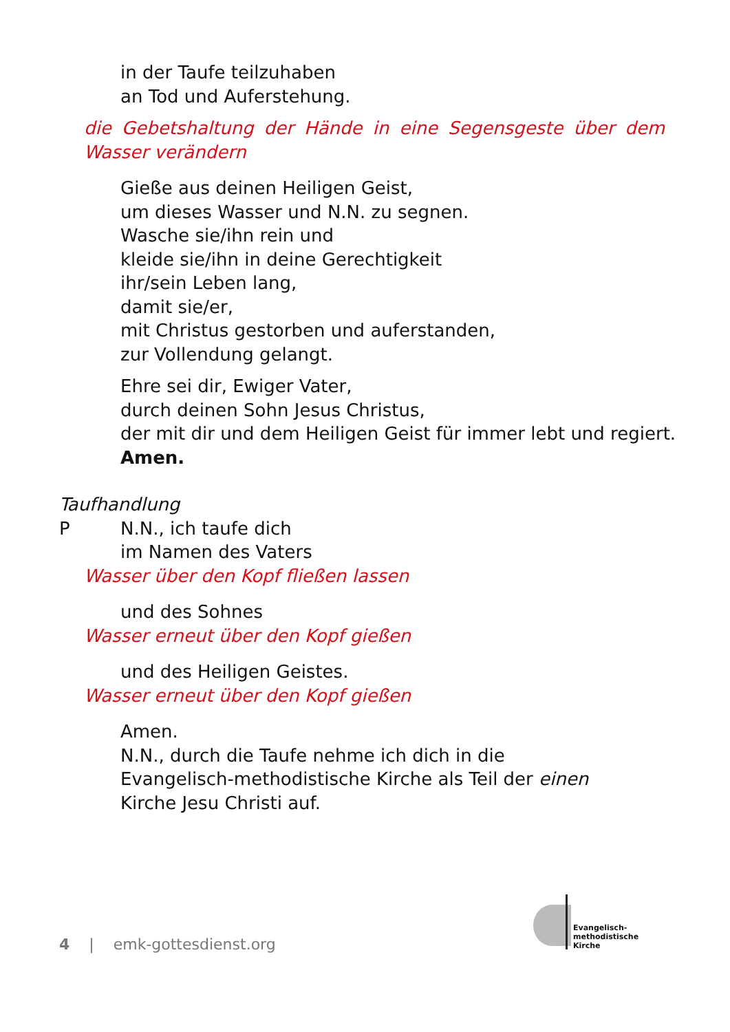in der Taufe teilzuhaben
an Tod und Auferstehung.
die Gebetshaltung der Hände in eine Segensgeste über dem Wasser verändern
Gieße aus deinen Heiligen Geist,
um dieses Wasser und N.N. zu segnen.
Wasche sie/ihn rein und
kleide sie/ihn in deine Gerechtigkeit
ihr/sein Leben lang,
damit sie/er,
mit Christus gestorben und auferstanden,
zur Vollendung gelangt.
Ehre sei dir, Ewiger Vater,
durch deinen Sohn Jesus Christus,
der mit dir und dem Heiligen Geist für immer lebt und regiert.
Amen.
Taufhandlung
P N.N., ich taufe dich
im Namen des Vaters
Wasser über den Kopf fließen lassen
und des Sohnes
Wasser erneut über den Kopf gießen
und des Heiligen Geistes.
Wasser erneut über den Kopf gießen
Amen.
N.N., durch die Taufe nehme ich dich in die Evangelisch-methodistische Kirche als Teil der einen Kirche Jesu Christi auf.
4 | emk-gottesdienst.org
Evangelisch-
methodistische
Kirche